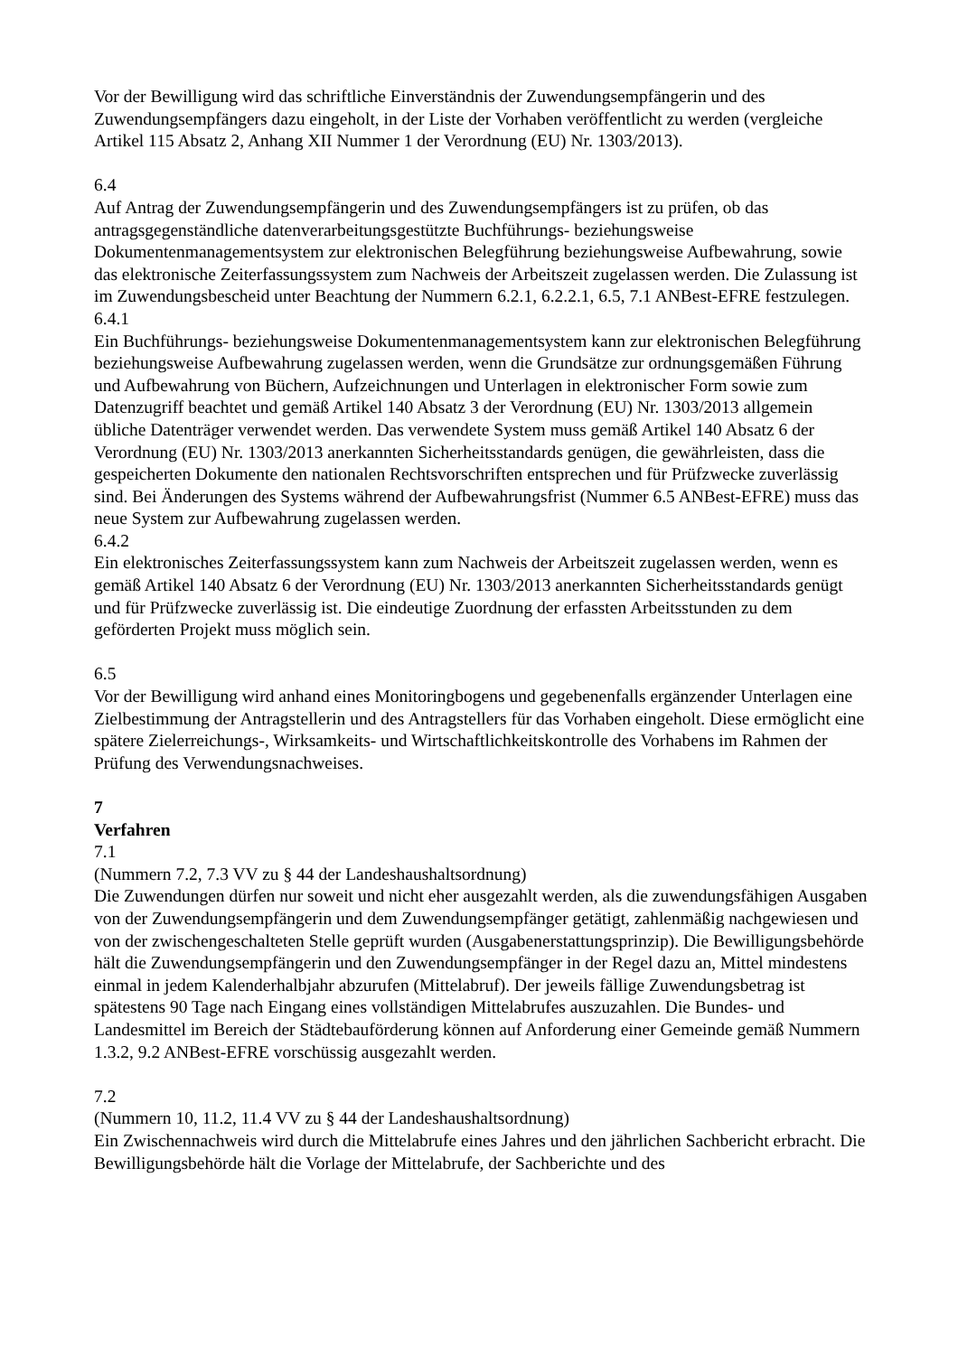Vor der Bewilligung wird das schriftliche Einverständnis der Zuwendungsempfängerin und des Zuwendungsempfängers dazu eingeholt, in der Liste der Vorhaben veröffentlicht zu werden (vergleiche Artikel 115 Absatz 2, Anhang XII Nummer 1 der Verordnung (EU) Nr. 1303/2013).
6.4
Auf Antrag der Zuwendungsempfängerin und des Zuwendungsempfängers ist zu prüfen, ob das antragsgegenständliche datenverarbeitungsgestützte Buchführungs- beziehungsweise Dokumentenmanagementsystem zur elektronischen Belegführung beziehungsweise Aufbewahrung, sowie das elektronische Zeiterfassungssystem zum Nachweis der Arbeitszeit zugelassen werden. Die Zulassung ist im Zuwendungsbescheid unter Beachtung der Nummern 6.2.1, 6.2.2.1, 6.5, 7.1 ANBest-EFRE festzulegen.
6.4.1
Ein Buchführungs- beziehungsweise Dokumentenmanagementsystem kann zur elektronischen Belegführung beziehungsweise Aufbewahrung zugelassen werden, wenn die Grundsätze zur ordnungsgemäßen Führung und Aufbewahrung von Büchern, Aufzeichnungen und Unterlagen in elektronischer Form sowie zum Datenzugriff beachtet und gemäß Artikel 140 Absatz 3 der Verordnung (EU) Nr. 1303/2013 allgemein übliche Datenträger verwendet werden. Das verwendete System muss gemäß Artikel 140 Absatz 6 der Verordnung (EU) Nr. 1303/2013 anerkannten Sicherheitsstandards genügen, die gewährleisten, dass die gespeicherten Dokumente den nationalen Rechtsvorschriften entsprechen und für Prüfzwecke zuverlässig sind. Bei Änderungen des Systems während der Aufbewahrungsfrist (Nummer 6.5 ANBest-EFRE) muss das neue System zur Aufbewahrung zugelassen werden.
6.4.2
Ein elektronisches Zeiterfassungssystem kann zum Nachweis der Arbeitszeit zugelassen werden, wenn es gemäß Artikel 140 Absatz 6 der Verordnung (EU) Nr. 1303/2013 anerkannten Sicherheitsstandards genügt und für Prüfzwecke zuverlässig ist. Die eindeutige Zuordnung der erfassten Arbeitsstunden zu dem geförderten Projekt muss möglich sein.
6.5
Vor der Bewilligung wird anhand eines Monitoringbogens und gegebenenfalls ergänzender Unterlagen eine Zielbestimmung der Antragstellerin und des Antragstellers für das Vorhaben eingeholt. Diese ermöglicht eine spätere Zielerreichungs-, Wirksamkeits- und Wirtschaftlichkeitskontrolle des Vorhabens im Rahmen der Prüfung des Verwendungsnachweises.
7
Verfahren
7.1
(Nummern 7.2, 7.3 VV zu § 44 der Landeshaushaltsordnung)
Die Zuwendungen dürfen nur soweit und nicht eher ausgezahlt werden, als die zuwendungsfähigen Ausgaben von der Zuwendungsempfängerin und dem Zuwendungsempfänger getätigt, zahlenmäßig nachgewiesen und von der zwischengeschalteten Stelle geprüft wurden (Ausgabenerstattungsprinzip). Die Bewilligungsbehörde hält die Zuwendungsempfängerin und den Zuwendungsempfänger in der Regel dazu an, Mittel mindestens einmal in jedem Kalenderhalbjahr abzurufen (Mittelabruf). Der jeweils fällige Zuwendungsbetrag ist spätestens 90 Tage nach Eingang eines vollständigen Mittelabrufes auszuzahlen. Die Bundes- und Landesmittel im Bereich der Städtebauförderung können auf Anforderung einer Gemeinde gemäß Nummern 1.3.2, 9.2 ANBest-EFRE vorschüssig ausgezahlt werden.
7.2
(Nummern 10, 11.2, 11.4 VV zu § 44 der Landeshaushaltsordnung)
Ein Zwischennachweis wird durch die Mittelabrufe eines Jahres und den jährlichen Sachbericht erbracht. Die Bewilligungsbehörde hält die Vorlage der Mittelabrufe, der Sachberichte und des